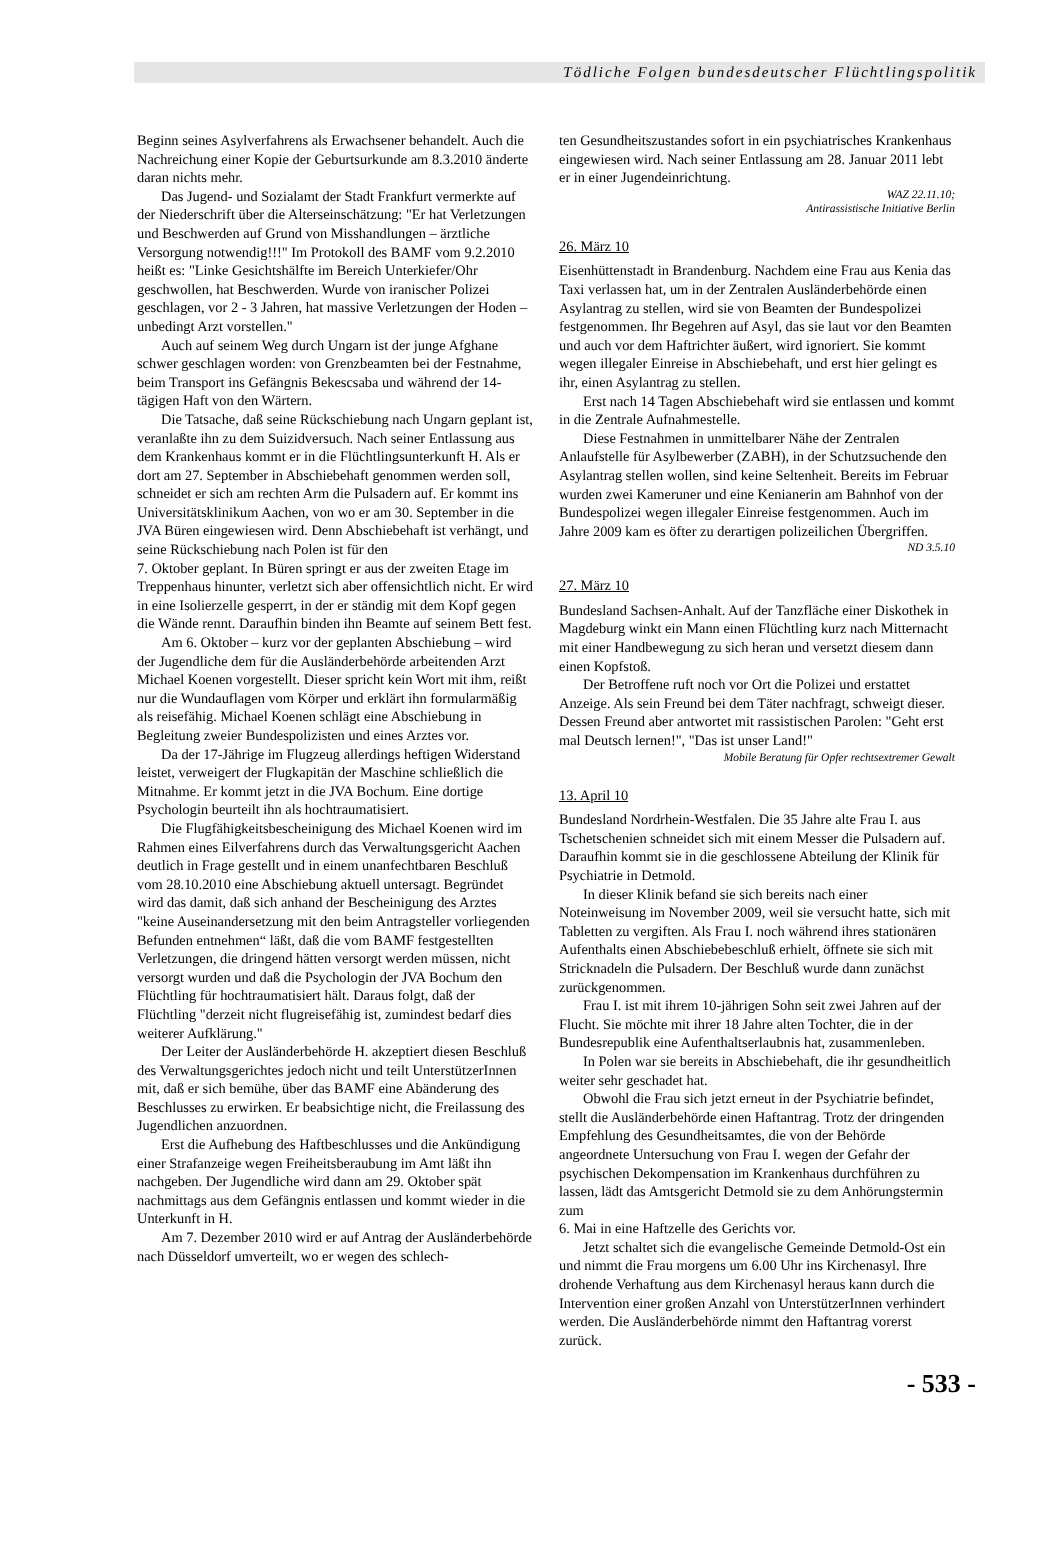Tödliche Folgen bundesdeutscher Flüchtlingspolitik
Beginn seines Asylverfahrens als Erwachsener behandelt. Auch die Nachreichung einer Kopie der Geburtsurkunde am 8.3.2010 änderte daran nichts mehr.
Das Jugend- und Sozialamt der Stadt Frankfurt vermerkte auf der Niederschrift über die Alterseinschätzung: "Er hat Verletzungen und Beschwerden auf Grund von Misshandlungen – ärztliche Versorgung notwendig!!!" Im Protokoll des BAMF vom 9.2.2010 heißt es: "Linke Gesichtshälfte im Bereich Unterkiefer/Ohr geschwollen, hat Beschwerden. Wurde von iranischer Polizei geschlagen, vor 2 - 3 Jahren, hat massive Verletzungen der Hoden – unbedingt Arzt vorstellen."
Auch auf seinem Weg durch Ungarn ist der junge Afghane schwer geschlagen worden: von Grenzbeamten bei der Festnahme, beim Transport ins Gefängnis Bekescsaba und während der 14-tägigen Haft von den Wärtern.
Die Tatsache, daß seine Rückschiebung nach Ungarn geplant ist, veranlaßte ihn zu dem Suizidversuch. Nach seiner Entlassung aus dem Krankenhaus kommt er in die Flüchtlingsunterkunft H. Als er dort am 27. September in Abschiebehaft genommen werden soll, schneidet er sich am rechten Arm die Pulsadern auf. Er kommt ins Universitätsklinikum Aachen, von wo er am 30. September in die JVA Büren eingewiesen wird. Denn Abschiebehaft ist verhängt, und seine Rückschiebung nach Polen ist für den
7. Oktober geplant. In Büren springt er aus der zweiten Etage im Treppenhaus hinunter, verletzt sich aber offensichtlich nicht. Er wird in eine Isolierzelle gesperrt, in der er ständig mit dem Kopf gegen die Wände rennt. Daraufhin binden ihn Beamte auf seinem Bett fest.
Am 6. Oktober – kurz vor der geplanten Abschiebung – wird der Jugendliche dem für die Ausländerbehörde arbeitenden Arzt Michael Koenen vorgestellt. Dieser spricht kein Wort mit ihm, reißt nur die Wundauflagen vom Körper und erklärt ihn formularmäßig als reisefähig. Michael Koenen schlägt eine Abschiebung in Begleitung zweier Bundespolizisten und eines Arztes vor.
Da der 17-Jährige im Flugzeug allerdings heftigen Widerstand leistet, verweigert der Flugkapitän der Maschine schließlich die Mitnahme. Er kommt jetzt in die JVA Bochum. Eine dortige Psychologin beurteilt ihn als hochtraumatisiert.
Die Flugfähigkeitsbescheinigung des Michael Koenen wird im Rahmen eines Eilverfahrens durch das Verwaltungsgericht Aachen deutlich in Frage gestellt und in einem unanfechtbaren Beschluß vom 28.10.2010 eine Abschiebung aktuell untersagt. Begründet wird das damit, daß sich anhand der Bescheinigung des Arztes "keine Auseinandersetzung mit den beim Antragsteller vorliegenden Befunden entnehmen“ läßt, daß die vom BAMF festgestellten Verletzungen, die dringend hätten versorgt werden müssen, nicht versorgt wurden und daß die Psychologin der JVA Bochum den Flüchtling für hochtraumatisiert hält. Daraus folgt, daß der Flüchtling "derzeit nicht flugreisefähig ist, zumindest bedarf dies weiterer Aufklärung."
Der Leiter der Ausländerbehörde H. akzeptiert diesen Beschluß des Verwaltungsgerichtes jedoch nicht und teilt UnterstützerInnen mit, daß er sich bemühe, über das BAMF eine Abänderung des Beschlusses zu erwirken. Er beabsichtige nicht, die Freilassung des Jugendlichen anzuordnen.
Erst die Aufhebung des Haftbeschlusses und die Ankündigung einer Strafanzeige wegen Freiheitsberaubung im Amt läßt ihn nachgeben. Der Jugendliche wird dann am 29. Oktober spät nachmittags aus dem Gefängnis entlassen und kommt wieder in die Unterkunft in H.
Am 7. Dezember 2010 wird er auf Antrag der Ausländerbehörde nach Düsseldorf umverteilt, wo er wegen des schlech-
ten Gesundheitszustandes sofort in ein psychiatrisches Krankenhaus eingewiesen wird. Nach seiner Entlassung am 28. Januar 2011 lebt er in einer Jugendeinrichtung.
WAZ 22.11.10;
Antirassistische Initiative Berlin
26. März 10
Eisenhüttenstadt in Brandenburg. Nachdem eine Frau aus Kenia das Taxi verlassen hat, um in der Zentralen Ausländerbehörde einen Asylantrag zu stellen, wird sie von Beamten der Bundespolizei festgenommen. Ihr Begehren auf Asyl, das sie laut vor den Beamten und auch vor dem Haftrichter äußert, wird ignoriert. Sie kommt wegen illegaler Einreise in Abschiebehaft, und erst hier gelingt es ihr, einen Asylantrag zu stellen.
Erst nach 14 Tagen Abschiebehaft wird sie entlassen und kommt in die Zentrale Aufnahmestelle.
Diese Festnahmen in unmittelbarer Nähe der Zentralen Anlaufstelle für Asylbewerber (ZABH), in der Schutzsuchende den Asylantrag stellen wollen, sind keine Seltenheit. Bereits im Februar wurden zwei Kameruner und eine Kenianerin am Bahnhof von der Bundespolizei wegen illegaler Einreise festgenommen. Auch im Jahre 2009 kam es öfter zu derartigen polizeilichen Übergriffen.
ND 3.5.10
27. März 10
Bundesland Sachsen-Anhalt. Auf der Tanzfläche einer Diskothek in Magdeburg winkt ein Mann einen Flüchtling kurz nach Mitternacht mit einer Handbewegung zu sich heran und versetzt diesem dann einen Kopfstoß.
Der Betroffene ruft noch vor Ort die Polizei und erstattet Anzeige. Als sein Freund bei dem Täter nachfragt, schweigt dieser. Dessen Freund aber antwortet mit rassistischen Parolen: "Geht erst mal Deutsch lernen!", "Das ist unser Land!"
Mobile Beratung für Opfer rechtsextremer Gewalt
13. April 10
Bundesland Nordrhein-Westfalen. Die 35 Jahre alte Frau I. aus Tschetschenien schneidet sich mit einem Messer die Pulsadern auf. Daraufhin kommt sie in die geschlossene Abteilung der Klinik für Psychiatrie in Detmold.
In dieser Klinik befand sie sich bereits nach einer Noteinweisung im November 2009, weil sie versucht hatte, sich mit Tabletten zu vergiften. Als Frau I. noch während ihres stationären Aufenthalts einen Abschiebebeschluß erhielt, öffnete sie sich mit Stricknadeln die Pulsadern. Der Beschluß wurde dann zunächst zurückgenommen.
Frau I. ist mit ihrem 10-jährigen Sohn seit zwei Jahren auf der Flucht. Sie möchte mit ihrer 18 Jahre alten Tochter, die in der Bundesrepublik eine Aufenthaltserlaubnis hat, zusammenleben.
In Polen war sie bereits in Abschiebehaft, die ihr gesundheitlich weiter sehr geschadet hat.
Obwohl die Frau sich jetzt erneut in der Psychiatrie befindet, stellt die Ausländerbehörde einen Haftantrag. Trotz der dringenden Empfehlung des Gesundheitsamtes, die von der Behörde angeordnete Untersuchung von Frau I. wegen der Gefahr der psychischen Dekompensation im Krankenhaus durchführen zu lassen, lädt das Amtsgericht Detmold sie zu dem Anhörungstermin zum
6. Mai in eine Haftzelle des Gerichts vor.
Jetzt schaltet sich die evangelische Gemeinde Detmold-Ost ein und nimmt die Frau morgens um 6.00 Uhr ins Kirchenasyl. Ihre drohende Verhaftung aus dem Kirchenasyl heraus kann durch die Intervention einer großen Anzahl von UnterstützerInnen verhindert werden. Die Ausländerbehörde nimmt den Haftantrag vorerst zurück.
- 533 -